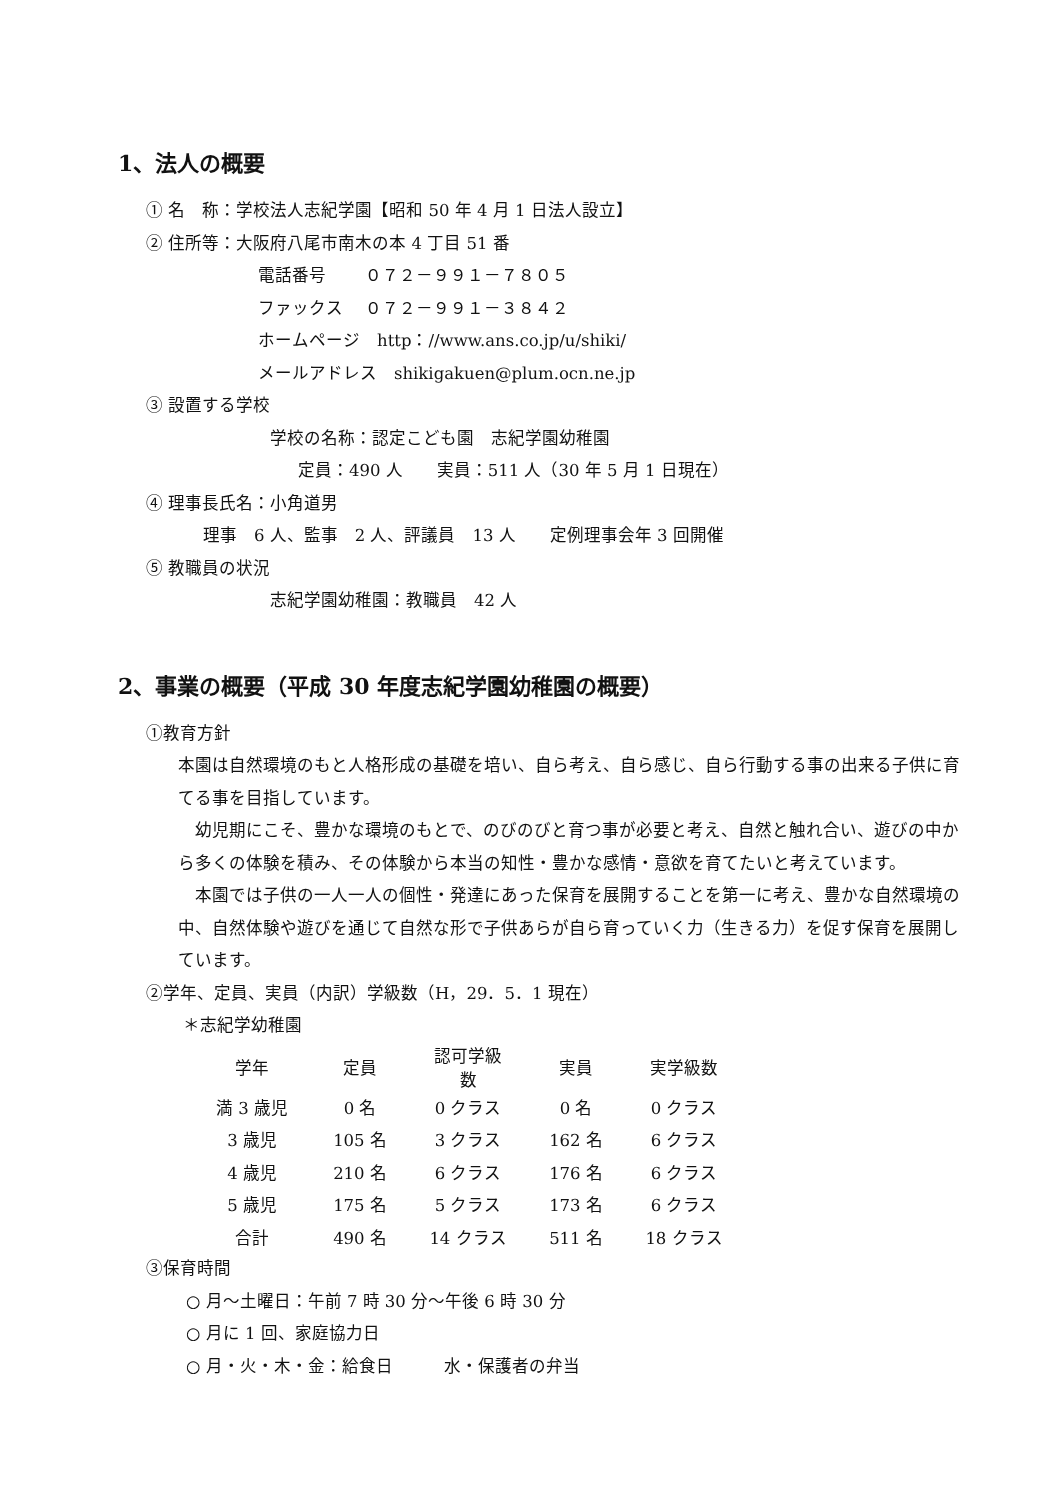1、法人の概要
① 名　称：学校法人志紀学園【昭和 50 年 4 月 1 日法人設立】
② 住所等：大阪府八尾市南木の本 4 丁目 51 番
電話番号　　 ０７２－９９１－７８０５
ファックス　 ０７２－９９１－３８４２
ホームページ　http：//www.ans.co.jp/u/shiki/
メールアドレス　shikigakuen@plum.ocn.ne.jp
③ 設置する学校
学校の名称：認定こども園　志紀学園幼稚園
定員：490 人　　実員：511 人（30 年 5 月 1 日現在）
④ 理事長氏名：小角道男
理事　6 人、監事　2 人、評議員　13 人　　定例理事会年 3 回開催
⑤ 教職員の状況
志紀学園幼稚園：教職員　42 人
2、事業の概要（平成 30 年度志紀学園幼稚園の概要）
①教育方針
本園は自然環境のもと人格形成の基礎を培い、自ら考え、自ら感じ、自ら行動する事の出来る子供に育てる事を目指しています。
　幼児期にこそ、豊かな環境のもとで、のびのびと育つ事が必要と考え、自然と触れ合い、遊びの中から多くの体験を積み、その体験から本当の知性・豊かな感情・意欲を育てたいと考えています。
　本園では子供の一人一人の個性・発達にあった保育を展開することを第一に考え、豊かな自然環境の中、自然体験や遊びを通じて自然な形で子供あらが自ら育っていく力（生きる力）を促す保育を展開しています。
②学年、定員、実員（内訳）学級数（H，29．5．1 現在）
＊志紀学幼稚園
| 学年 | 定員 | 認可学級数 | 実員 | 実学級数 |
| --- | --- | --- | --- | --- |
| 満 3 歳児 | 0 名 | 0 クラス | 0 名 | 0 クラス |
| 3 歳児 | 105 名 | 3 クラス | 162 名 | 6 クラス |
| 4 歳児 | 210 名 | 6 クラス | 176 名 | 6 クラス |
| 5 歳児 | 175 名 | 5 クラス | 173 名 | 6 クラス |
| 合計 | 490 名 | 14 クラス | 511 名 | 18 クラス |
③保育時間
○ 月～土曜日：午前 7 時 30 分～午後 6 時 30 分
○ 月に 1 回、家庭協力日
○ 月・火・木・金：給食日　　　水・保護者の弁当